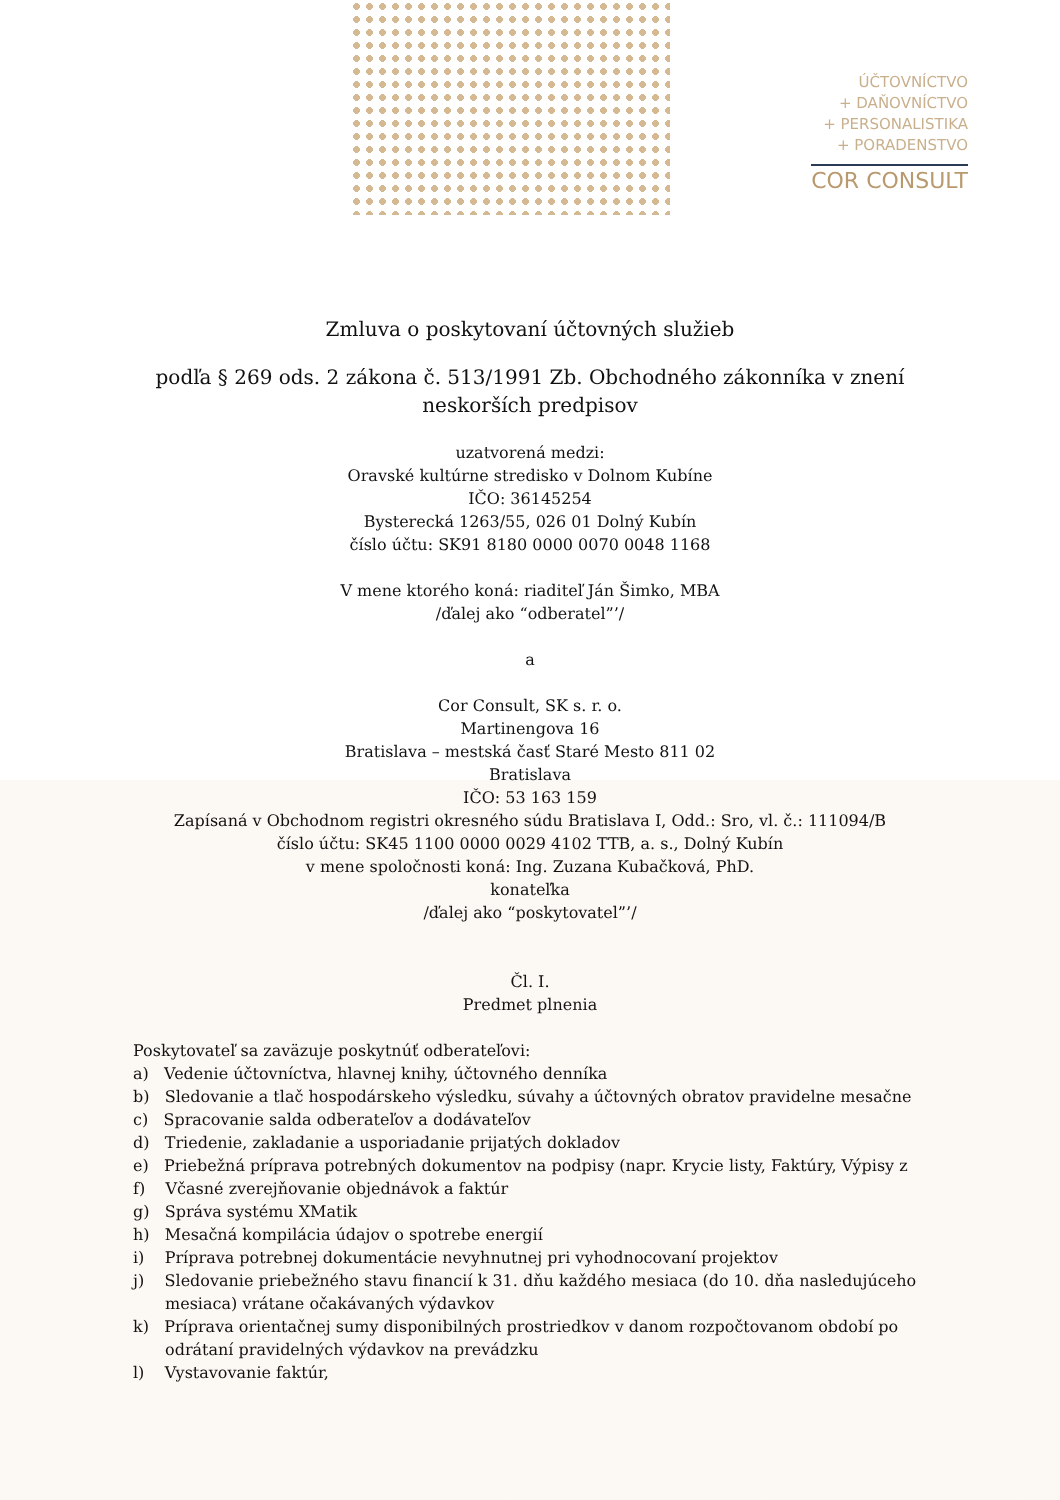ÚČTOVNÍCTVO
+ DAŇOVNÍCTVO
+ PERSONALISTIKA
+ PORADENSTVO
COR CONSULT
Zmluva o poskytovaní účtovných služieb
podľa § 269 ods. 2 zákona č. 513/1991 Zb. Obchodného zákonníka v znení neskorších predpisov
uzatvorená medzi:
Oravské kultúrne stredisko v Dolnom Kubíne
IČO: 36145254
Bysterecká 1263/55, 026 01 Dolný Kubín
číslo účtu: SK91 8180 0000 0070 0048 1168
V mene ktorého koná: riaditeľ Ján Šimko, MBA
/ďalej ako “odberatel”’/
a
Cor Consult, SK s. r. o.
Martinengova 16
Bratislava – mestská časť Staré Mesto 811 02
Bratislava
IČO: 53 163 159
Zapísaná v Obchodnom registri okresného súdu Bratislava I, Odd.: Sro, vl. č.: 111094/B
číslo účtu: SK45 1100 0000 0029 4102 TTB, a. s., Dolný Kubín
v mene spoločnosti koná: Ing. Zuzana Kubačková, PhD.
konateľka
/ďalej ako “poskytovatel”’/
Čl. I.
Predmet plnenia
Poskytovateľ sa zaväzuje poskytnúť odberateľovi:
a) Vedenie účtovníctva, hlavnej knihy, účtovného denníka
b) Sledovanie a tlač hospodárskeho výsledku, súvahy a účtovných obratov pravidelne mesačne
c) Spracovanie salda odberateľov a dodávateľov
d) Triedenie, zakladanie a usporiadanie prijatých dokladov
e) Priebežná príprava potrebných dokumentov na podpisy (napr. Krycie listy, Faktúry, Výpisy z
f) Včasné zverejňovanie objednávok a faktúr
g) Správa systému XMatik
h) Mesačná kompilácia údajov o spotrebe energií
i) Príprava potrebnej dokumentácie nevyhnutnej pri vyhodnocovaní projektov
j) Sledovanie priebežného stavu financií k 31. dňu každého mesiaca (do 10. dňa nasledujúceho mesiaca) vrátane očakávaných výdavkov
k) Príprava orientačnej sumy disponibilných prostriedkov v danom rozpočtovanom období po odrátaní pravidelných výdavkov na prevádzku
l) Vystavovanie faktúr,